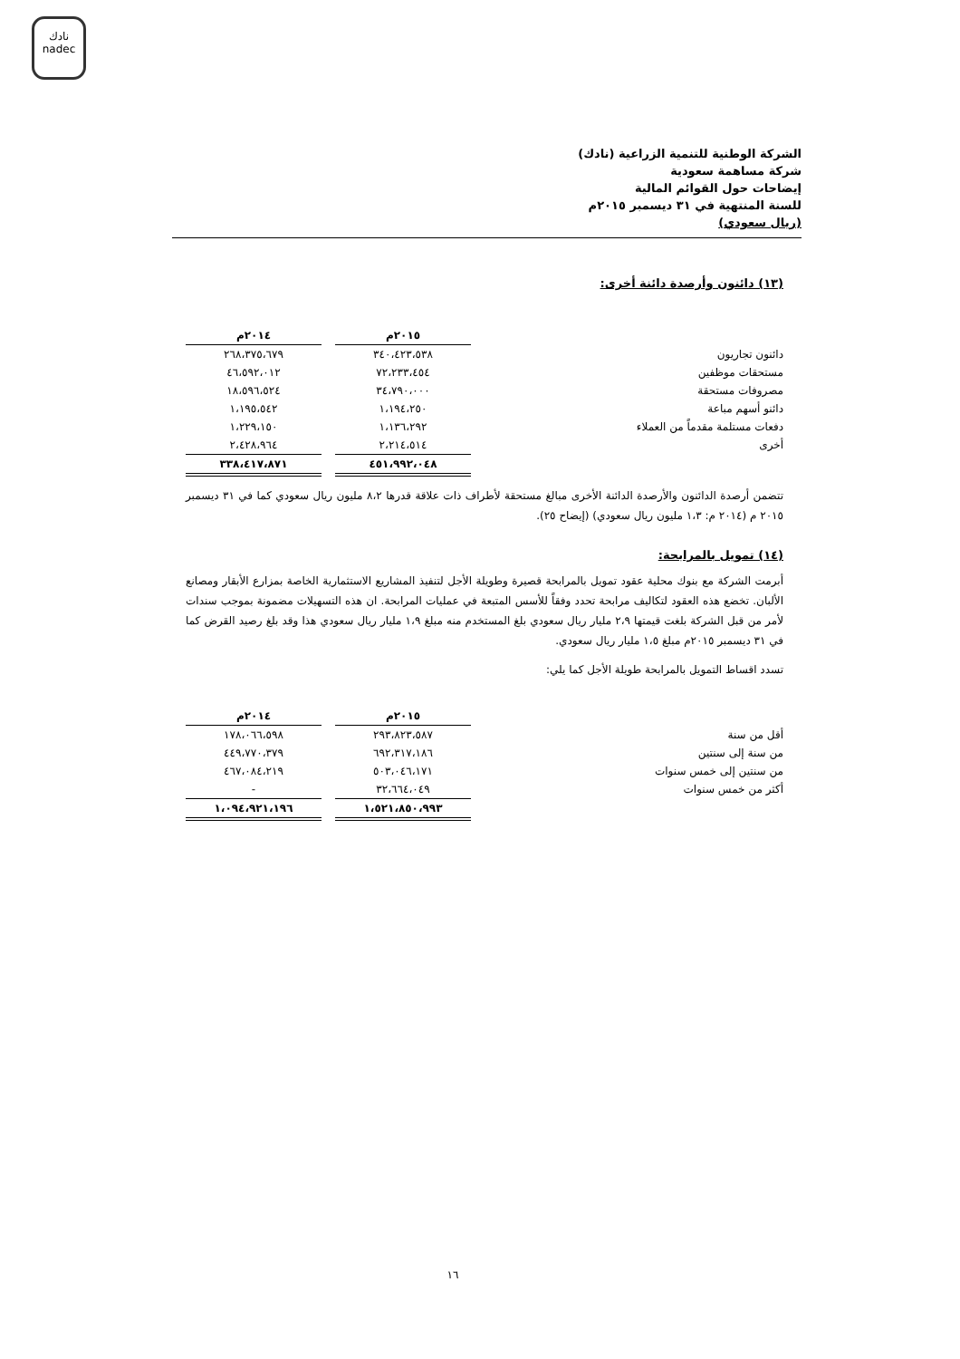نادك
nadec
الشركة الوطنية للتنمية الزراعية (نادك)
شركة مساهمة سعودية
إيضاحات حول القوائم المالية
للسنة المنتهية في ٣١ ديسمبر ٢٠١٥م
(ريال سعودي)
(١٣) دائنون وأرصدة دائنة أخرى:
| | ٢٠١٥م | | ٢٠١٤م |
| --- | --- | --- | --- |
| دائنون تجاريون | ٣٤٠،٤٢٣،٥٣٨ | | ٢٦٨،٣٧٥،٦٧٩ |
| مستحقات موظفين | ٧٢،٢٣٣،٤٥٤ | | ٤٦،٥٩٢،٠١٢ |
| مصروفات مستحقة | ٣٤،٧٩٠،٠٠٠ | | ١٨،٥٩٦،٥٢٤ |
| دائنو أسهم مباعة | ١،١٩٤،٢٥٠ | | ١،١٩٥،٥٤٢ |
| دفعات مستلمة مقدماً من العملاء | ١،١٣٦،٢٩٢ | | ١،٢٢٩،١٥٠ |
| أخرى | ٢،٢١٤،٥١٤ | | ٢،٤٢٨،٩٦٤ |
| | ٤٥١،٩٩٢،٠٤٨ | | ٣٣٨،٤١٧،٨٧١ |
تتضمن أرصدة الدائنون والأرصدة الدائنة الأخرى مبالغ مستحقة لأطراف ذات علاقة قدرها ٨،٢ مليون ريال سعودي كما في ٣١ ديسمبر ٢٠١٥ م (٢٠١٤ م: ١،٣ مليون ريال سعودي) (إيضاح ٢٥).
(١٤) تمويل بالمرابحة:
أبرمت الشركة مع بنوك محلية عقود تمويل بالمرابحة قصيرة وطويلة الأجل لتنفيذ المشاريع الاستثمارية الخاصة بمزارع الأبقار ومصانع الألبان. تخضع هذه العقود لتكاليف مرابحة تحدد وفقاً للأسس المتبعة في عمليات المرابحة. ان هذه التسهيلات مضمونة بموجب سندات لأمر من قبل الشركة بلغت قيمتها ٢،٩ مليار ريال سعودي بلغ المستخدم منه مبلغ ١،٩ مليار ريال سعودي هذا وقد بلغ رصيد القرض كما في ٣١ ديسمبر ٢٠١٥م مبلغ ١،٥ مليار ريال سعودي.
تسدد اقساط التمويل بالمرابحة طويلة الأجل كما يلي:
| | ٢٠١٥م | | ٢٠١٤م |
| --- | --- | --- | --- |
| أقل من سنة | ٢٩٣،٨٢٣،٥٨٧ | | ١٧٨،٠٦٦،٥٩٨ |
| من سنة إلى سنتين | ٦٩٢،٣١٧،١٨٦ | | ٤٤٩،٧٧٠،٣٧٩ |
| من سنتين إلى خمس سنوات | ٥٠٣،٠٤٦،١٧١ | | ٤٦٧،٠٨٤،٢١٩ |
| أكثر من خمس سنوات | ٣٢،٦٦٤،٠٤٩ | | - |
| | ١،٥٢١،٨٥٠،٩٩٣ | | ١،٠٩٤،٩٢١،١٩٦ |
١٦